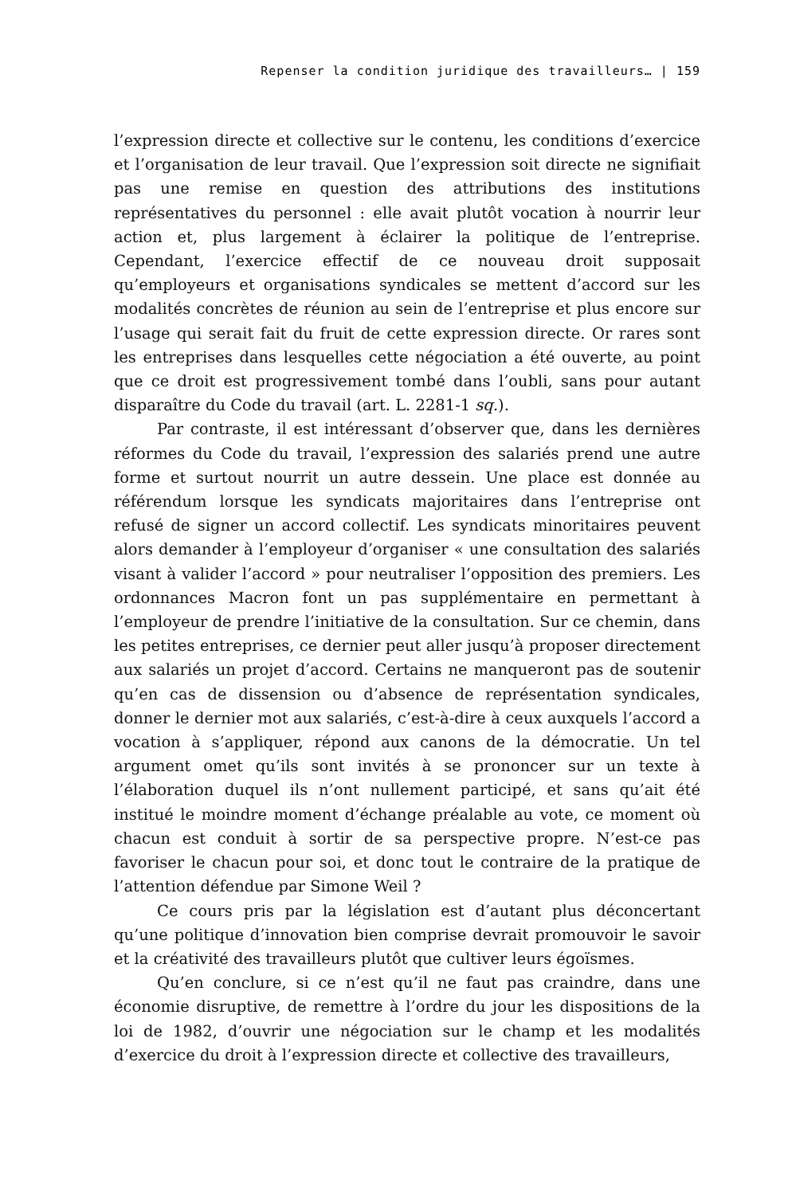Repenser la condition juridique des travailleurs… | 159
l’expression directe et collective sur le contenu, les conditions d’exercice et l’organisation de leur travail. Que l’expression soit directe ne signifiait pas une remise en question des attributions des institutions représentatives du personnel : elle avait plutôt vocation à nourrir leur action et, plus largement à éclairer la politique de l’entreprise. Cependant, l’exercice effectif de ce nouveau droit supposait qu’employeurs et organisations syndicales se mettent d’accord sur les modalités concrètes de réunion au sein de l’entreprise et plus encore sur l’usage qui serait fait du fruit de cette expression directe. Or rares sont les entreprises dans lesquelles cette négociation a été ouverte, au point que ce droit est progressivement tombé dans l’oubli, sans pour autant disparaître du Code du travail (art. L. 2281-1 sq.).
Par contraste, il est intéressant d’observer que, dans les dernières réformes du Code du travail, l’expression des salariés prend une autre forme et surtout nourrit un autre dessein. Une place est donnée au référendum lorsque les syndicats majoritaires dans l’entreprise ont refusé de signer un accord collectif. Les syndicats minoritaires peuvent alors demander à l’employeur d’organiser « une consultation des salariés visant à valider l’accord » pour neutraliser l’opposition des premiers. Les ordonnances Macron font un pas supplémentaire en permettant à l’employeur de prendre l’initiative de la consultation. Sur ce chemin, dans les petites entreprises, ce dernier peut aller jusqu’à proposer directement aux salariés un projet d’accord. Certains ne manqueront pas de soutenir qu’en cas de dissension ou d’absence de représentation syndicales, donner le dernier mot aux salariés, c’est-à-dire à ceux auxquels l’accord a vocation à s’appliquer, répond aux canons de la démocratie. Un tel argument omet qu’ils sont invités à se prononcer sur un texte à l’élaboration duquel ils n’ont nullement participé, et sans qu’ait été institué le moindre moment d’échange préalable au vote, ce moment où chacun est conduit à sortir de sa perspective propre. N’est-ce pas favoriser le chacun pour soi, et donc tout le contraire de la pratique de l’attention défendue par Simone Weil ?
Ce cours pris par la législation est d’autant plus déconcertant qu’une politique d’innovation bien comprise devrait promouvoir le savoir et la créativité des travailleurs plutôt que cultiver leurs égoïsmes.
Qu’en conclure, si ce n’est qu’il ne faut pas craindre, dans une économie disruptive, de remettre à l’ordre du jour les dispositions de la loi de 1982, d’ouvrir une négociation sur le champ et les modalités d’exercice du droit à l’expression directe et collective des travailleurs,